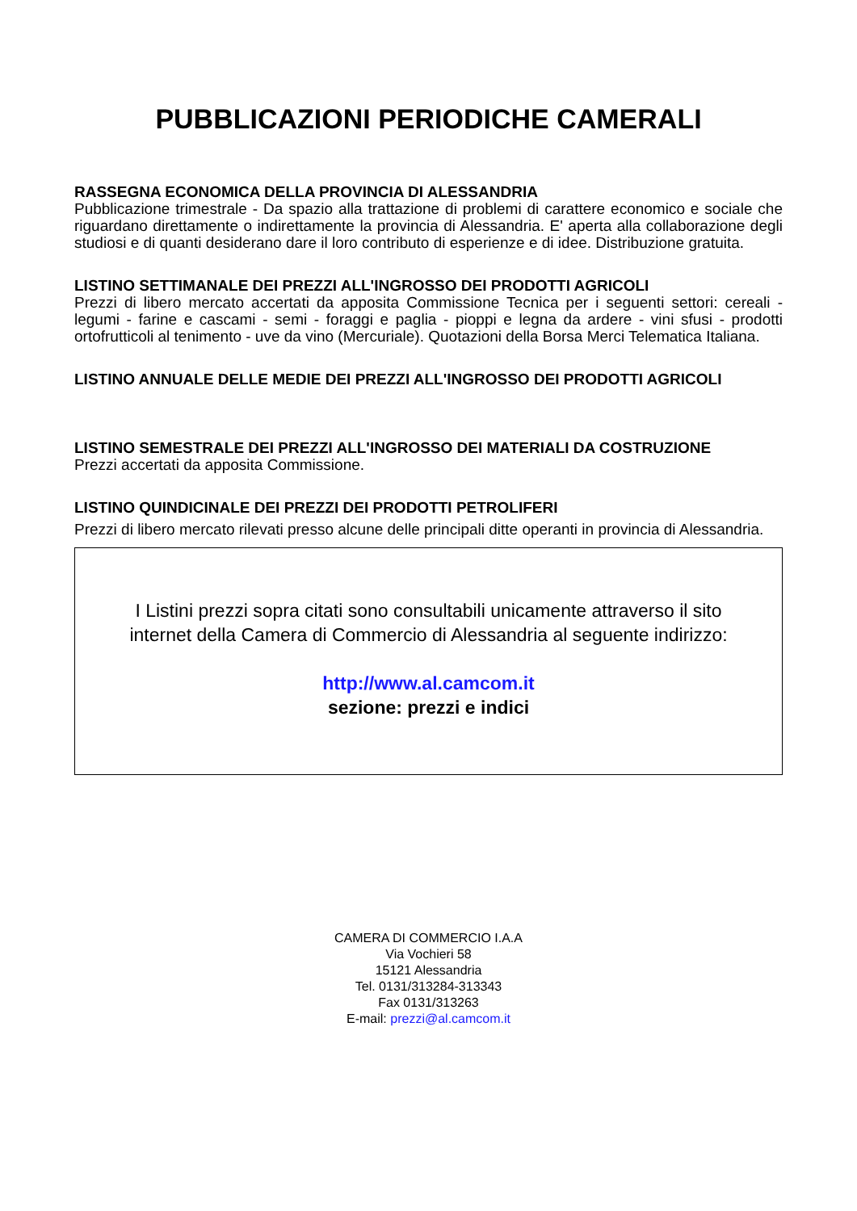PUBBLICAZIONI PERIODICHE CAMERALI
RASSEGNA ECONOMICA DELLA PROVINCIA DI ALESSANDRIA
Pubblicazione trimestrale - Da spazio alla trattazione di problemi di carattere economico e sociale che riguardano direttamente o indirettamente la provincia di Alessandria. E' aperta alla collaborazione degli studiosi e di quanti desiderano dare il loro contributo di esperienze e di idee. Distribuzione gratuita.
LISTINO SETTIMANALE DEI PREZZI ALL'INGROSSO DEI PRODOTTI AGRICOLI
Prezzi di libero mercato accertati da apposita Commissione Tecnica per i seguenti settori: cereali - legumi - farine e cascami - semi - foraggi e paglia - pioppi e legna da ardere - vini sfusi - prodotti ortofrutticoli al tenimento - uve da vino (Mercuriale). Quotazioni della Borsa Merci Telematica Italiana.
LISTINO ANNUALE DELLE MEDIE DEI PREZZI ALL'INGROSSO DEI PRODOTTI AGRICOLI
LISTINO SEMESTRALE DEI PREZZI ALL'INGROSSO DEI MATERIALI DA COSTRUZIONE
Prezzi accertati da apposita Commissione.
LISTINO QUINDICINALE DEI PREZZI DEI PRODOTTI PETROLIFERI
Prezzi di libero mercato rilevati presso alcune delle principali ditte operanti in provincia di Alessandria.
I Listini prezzi sopra citati sono consultabili unicamente attraverso il sito internet della Camera di Commercio di Alessandria al seguente indirizzo:
http://www.al.camcom.it
sezione: prezzi e indici
CAMERA DI COMMERCIO I.A.A
Via Vochieri 58
15121 Alessandria
Tel. 0131/313284-313343
Fax 0131/313263
E-mail: prezzi@al.camcom.it